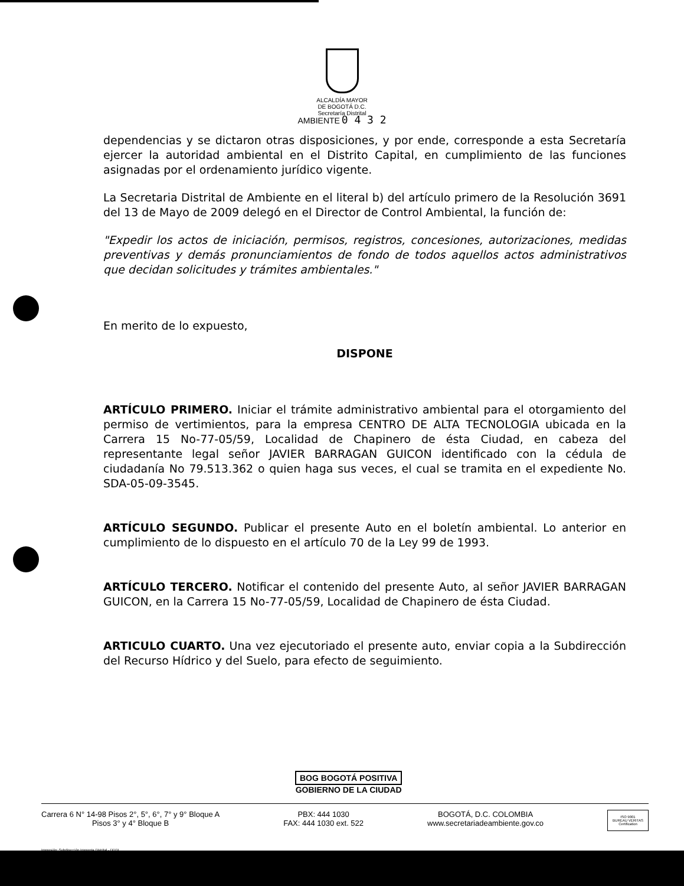ALCALDÍA MAYOR
DE BOGOTÁ D.C.
Secretaría Distrital
AMBIENTE 0 4 3 2
dependencias y se dictaron otras disposiciones, y por ende, corresponde a esta Secretaría ejercer la autoridad ambiental en el Distrito Capital, en cumplimiento de las funciones asignadas por el ordenamiento jurídico vigente.
La Secretaria Distrital de Ambiente en el literal b) del artículo primero de la Resolución 3691 del 13 de Mayo de 2009 delegó en el Director de Control Ambiental, la función de:
"Expedir los actos de iniciación, permisos, registros, concesiones, autorizaciones, medidas preventivas y demás pronunciamientos de fondo de todos aquellos actos administrativos que decidan solicitudes y trámites ambientales."
En merito de lo expuesto,
DISPONE
ARTÍCULO PRIMERO. Iniciar el trámite administrativo ambiental para el otorgamiento del permiso de vertimientos, para la empresa CENTRO DE ALTA TECNOLOGIA ubicada en la Carrera 15 No-77-05/59, Localidad de Chapinero de ésta Ciudad, en cabeza del representante legal señor JAVIER BARRAGAN GUICON identificado con la cédula de ciudadanía No 79.513.362 o quien haga sus veces, el cual se tramita en el expediente No. SDA-05-09-3545.
ARTÍCULO SEGUNDO. Publicar el presente Auto en el boletín ambiental. Lo anterior en cumplimiento de lo dispuesto en el artículo 70 de la Ley 99 de 1993.
ARTÍCULO TERCERO. Notificar el contenido del presente Auto, al señor JAVIER BARRAGAN GUICON, en la Carrera 15 No-77-05/59, Localidad de Chapinero de ésta Ciudad.
ARTICULO CUARTO. Una vez ejecutoriado el presente auto, enviar copia a la Subdirección del Recurso Hídrico y del Suelo, para efecto de seguimiento.
BOG BOGOTÁ POSITIVA
GOBIERNO DE LA CIUDAD
Carrera 6 N° 14-98 Pisos 2°, 5°, 6°, 7° y 9° Bloque A
Pisos 3° y 4° Bloque B
PBX: 444 1030
FAX: 444 1030 ext. 522
BOGOTÁ, D.C. COLOMBIA
www.secretariadeambiente.gov.co
ISO 9001
BUREAU VERITAS
Certification
Impresión: Subdirección Imprenta Distrital - DDDI